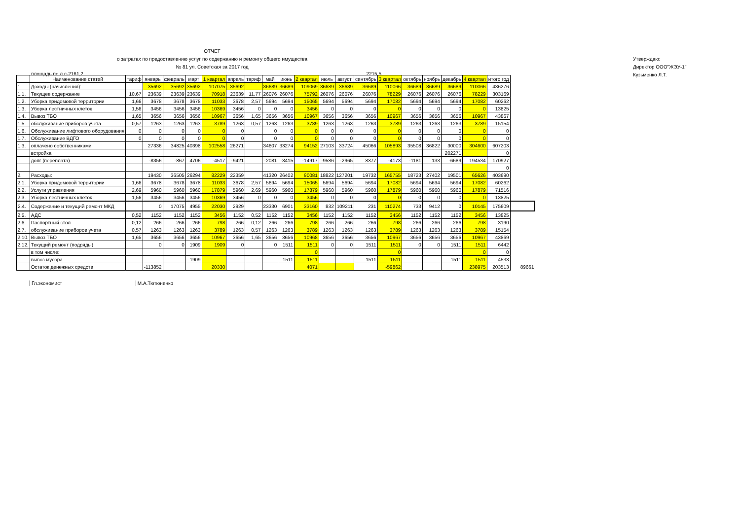ОТЧЕТ
о затратах по предоставлению услуг по содержанию и ремонту общего имущества
№ 81 ул. Советская за 2017 год
Утверждаю:
Директор ООО"ЖЭУ-1"
Кузьменко Л.Т.
площадь по л.с-2161,2 2215,5
| | Наименование статей | тариф | январь | февраль | март | 1 квартал | апрель | тариф | май | июнь | 2 квартал | июль | август | сентябрь | 3 квартал | октябрь | ноябрь | декабрь | 4 квартал | итого год | |
| --- | --- | --- | --- | --- | --- | --- | --- | --- | --- | --- | --- | --- | --- | --- | --- | --- | --- | --- | --- | --- | --- |
| 1. | Доходы (начисления): | | 35692 | 35692 | 35692 | 107075 | 35692 | | 36689 | 36689 | 109069 | 36689 | 36689 | 36689 | 110066 | 36689 | 36689 | 36689 | 110066 | 436276 | |
| 1.1. | Текущее содержание | 10,67 | 23639 | 23639 | 23639 | 70918 | 23639 | 11,77 | 26076 | 26076 | 75792 | 26076 | 26076 | 26076 | 78229 | 26076 | 26076 | 26076 | 78229 | 303169 | |
| 1.2. | Уборка придомовой территории | 1,66 | 3678 | 3678 | 3678 | 11033 | 3678 | 2,57 | 5694 | 5694 | 15065 | 5694 | 5694 | 5694 | 17082 | 5694 | 5694 | 5694 | 17082 | 60262 | |
| 1.3. | Уборка лестничных клеток | 1,56 | 3456 | 3456 | 3456 | 10369 | 3456 | 0 | 0 | 0 | 3456 | 0 | 0 | 0 | 0 | 0 | 0 | 0 | 0 | 13825 | |
| 1.4. | Вывоз ТБО | 1,65 | 3656 | 3656 | 3656 | 10967 | 3656 | 1,65 | 3656 | 3656 | 10967 | 3656 | 3656 | 3656 | 10967 | 3656 | 3656 | 3656 | 10967 | 43867 | |
| 1.5. | обслуживание приборов учета | 0,57 | 1263 | 1263 | 1263 | 3789 | 1263 | 0,57 | 1263 | 1263 | 3789 | 1263 | 1263 | 1263 | 3789 | 1263 | 1263 | 1263 | 3789 | 15154 | |
| 1.6. | Обслуживание лифтового оборудования | 0 | 0 | 0 | 0 | 0 | 0 | | 0 | 0 | 0 | 0 | 0 | 0 | 0 | 0 | 0 | 0 | 0 | 0 | |
| 1.7. | Обслуживание ВДГО | 0 | 0 | 0 | 0 | 0 | 0 | | 0 | 0 | 0 | 0 | 0 | 0 | 0 | 0 | 0 | 0 | 0 | 0 | |
| 1.3. | оплачено собственниками | | 27336 | 34825 | 40398 | 102558 | 26271 | | 34607 | 33274 | 94152 | 27103 | 33724 | 45066 | 105893 | 35508 | 36822 | 30000 | 304600 | 607203 | |
| | встройка | | | | | | | | | | | | | | | | | 202271 | | 0 | |
| | долг (переплата) | | -8356 | -867 | 4706 | -4517 | -9421 | | -2081 | -3415 | -14917 | -9586 | -2965 | 8377 | -4173 | -1181 | 133 | -6689 | 194534 | 170927 | |
| | | | | | | | | | | | | | | | | | | | | 0 | |
| 2. | Расходы: | | 19430 | 36505 | 26294 | 82229 | 22359 | | 41320 | 26402 | 90081 | 18822 | 127201 | 19732 | 165755 | 18723 | 27402 | 19501 | 65626 | 403690 | |
| 2.1. | Уборка придомовой территории | 1,66 | 3678 | 3678 | 3678 | 11033 | 3678 | 2,57 | 5694 | 5694 | 15065 | 5694 | 5694 | 5694 | 17082 | 5694 | 5694 | 5694 | 17082 | 60262 | |
| 2.2. | Услуги управления | 2,69 | 5960 | 5960 | 5960 | 17879 | 5960 | 2,69 | 5960 | 5960 | 17879 | 5960 | 5960 | 5960 | 17879 | 5960 | 5960 | 5960 | 17879 | 71516 | |
| 2.3. | Уборка лестничных клеток | 1,56 | 3456 | 3456 | 3456 | 10369 | 3456 | 0 | 0 | 0 | 3456 | 0 | 0 | 0 | 0 | 0 | 0 | 0 | 0 | 13825 | |
| 2.4. | Содержание и текущий ремонт МКД | | 0 | 17075 | 4955 | 22030 | 2929 | | 23330 | 6901 | 33160 | 832 | 109211 | 231 | 110274 | 733 | 9412 | 0 | 10145 | 175609 | |
| 2.5. | АДС | 0,52 | 1152 | 1152 | 1152 | 3456 | 1152 | 0,52 | 1152 | 1152 | 3456 | 1152 | 1152 | 1152 | 3456 | 1152 | 1152 | 1152 | 3456 | 13825 | |
| 2.6. | Паспортный стол | 0,12 | 266 | 266 | 266 | 798 | 266 | 0,12 | 266 | 266 | 798 | 266 | 266 | 266 | 798 | 266 | 266 | 266 | 798 | 3190 | |
| 2.7. | обслуживание приборов учета | 0,57 | 1263 | 1263 | 1263 | 3789 | 1263 | 0,57 | 1263 | 1263 | 3789 | 1263 | 1263 | 1263 | 3789 | 1263 | 1263 | 1263 | 3789 | 15154 | |
| 2.10. | Вывоз ТБО | 1,65 | 3656 | 3656 | 3656 | 10967 | 3656 | 1,65 | 3656 | 3656 | 10968 | 3656 | 3656 | 3656 | 10967 | 3656 | 3656 | 3656 | 10967 | 43869 | |
| 2.12. | Текущий ремонт (подряды) | | 0 | 0 | 1909 | 1909 | 0 | | 0 | 1511 | 1511 | 0 | 0 | 1511 | 1511 | 0 | 0 | 1511 | 1511 | 6442 | |
| | в том числе: | | | | | | | | | | 0 | | | | 0 | | | | 0 | 0 | |
| | вывоз мусора | | | | 1909 | | | | | 1511 | 1511 | | | 1511 | 1511 | | | 1511 | 1511 | 4533 | |
| | Остаток денежных средств | | -113852 | | | 20330 | | | | | 4071 | | | | -59862 | | | | 238975 | 203513 | 89661 |
Гл.экономист М.А.Тютюненко